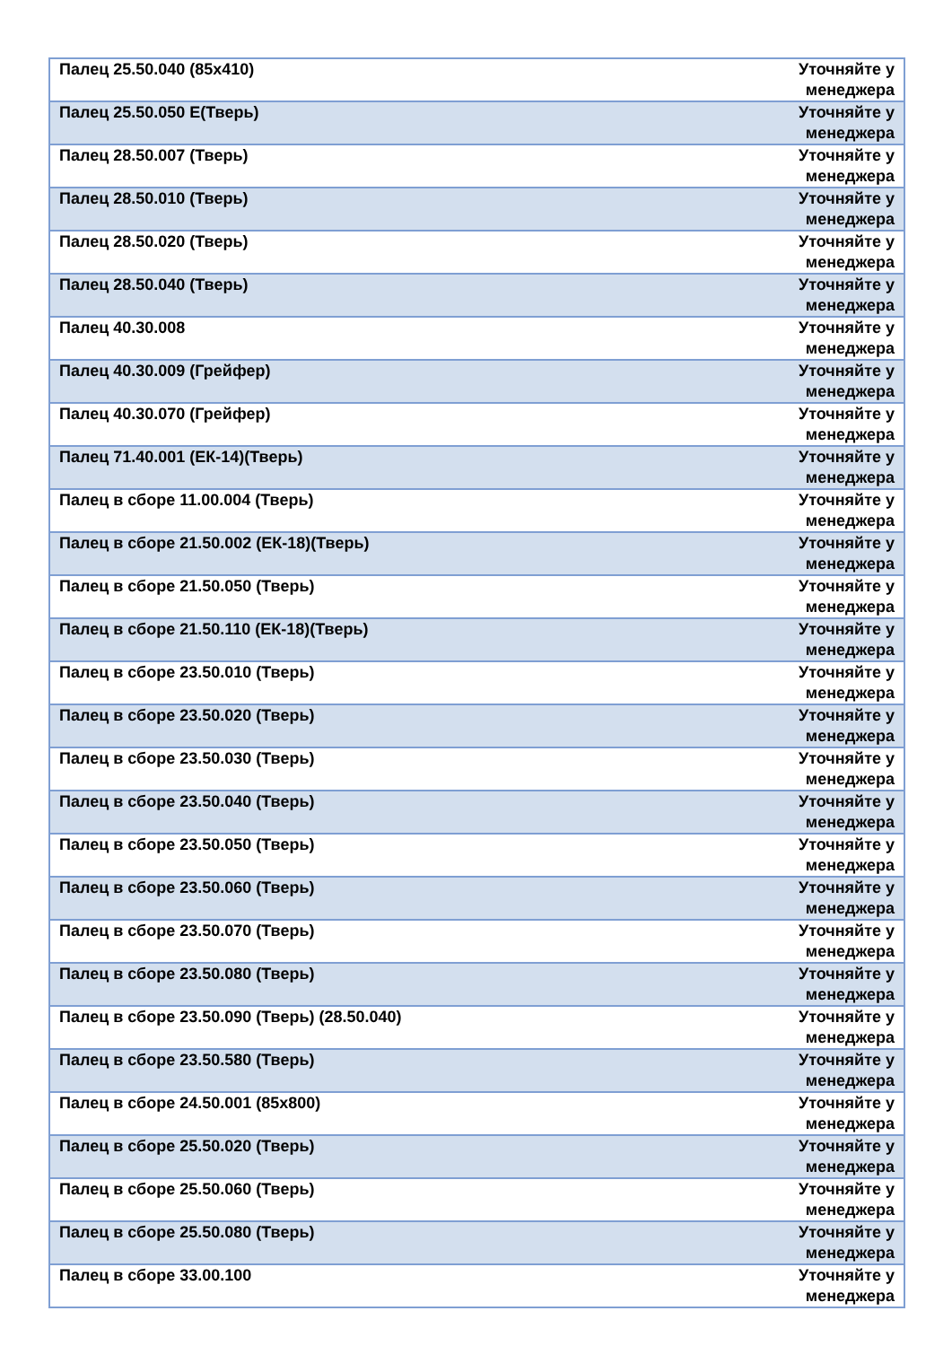| Палец 25.50.040 (85х410) | Уточняйте у менеджера |
| Палец 25.50.050 Е(Тверь) | Уточняйте у менеджера |
| Палец 28.50.007 (Тверь) | Уточняйте у менеджера |
| Палец 28.50.010 (Тверь) | Уточняйте у менеджера |
| Палец 28.50.020 (Тверь) | Уточняйте у менеджера |
| Палец 28.50.040 (Тверь) | Уточняйте у менеджера |
| Палец 40.30.008 | Уточняйте у менеджера |
| Палец 40.30.009 (Грейфер) | Уточняйте у менеджера |
| Палец 40.30.070 (Грейфер) | Уточняйте у менеджера |
| Палец 71.40.001 (ЕК-14)(Тверь) | Уточняйте у менеджера |
| Палец в сборе 11.00.004 (Тверь) | Уточняйте у менеджера |
| Палец в сборе 21.50.002 (ЕК-18)(Тверь) | Уточняйте у менеджера |
| Палец в сборе 21.50.050 (Тверь) | Уточняйте у менеджера |
| Палец в сборе 21.50.110 (ЕК-18)(Тверь) | Уточняйте у менеджера |
| Палец в сборе 23.50.010 (Тверь) | Уточняйте у менеджера |
| Палец в сборе 23.50.020 (Тверь) | Уточняйте у менеджера |
| Палец в сборе 23.50.030 (Тверь) | Уточняйте у менеджера |
| Палец в сборе 23.50.040 (Тверь) | Уточняйте у менеджера |
| Палец в сборе 23.50.050 (Тверь) | Уточняйте у менеджера |
| Палец в сборе 23.50.060 (Тверь) | Уточняйте у менеджера |
| Палец в сборе 23.50.070 (Тверь) | Уточняйте у менеджера |
| Палец в сборе 23.50.080 (Тверь) | Уточняйте у менеджера |
| Палец в сборе 23.50.090 (Тверь) (28.50.040) | Уточняйте у менеджера |
| Палец в сборе 23.50.580 (Тверь) | Уточняйте у менеджера |
| Палец в сборе 24.50.001 (85х800) | Уточняйте у менеджера |
| Палец в сборе 25.50.020 (Тверь) | Уточняйте у менеджера |
| Палец в сборе 25.50.060 (Тверь) | Уточняйте у менеджера |
| Палец в сборе 25.50.080 (Тверь) | Уточняйте у менеджера |
| Палец в сборе 33.00.100 | Уточняйте у менеджера |